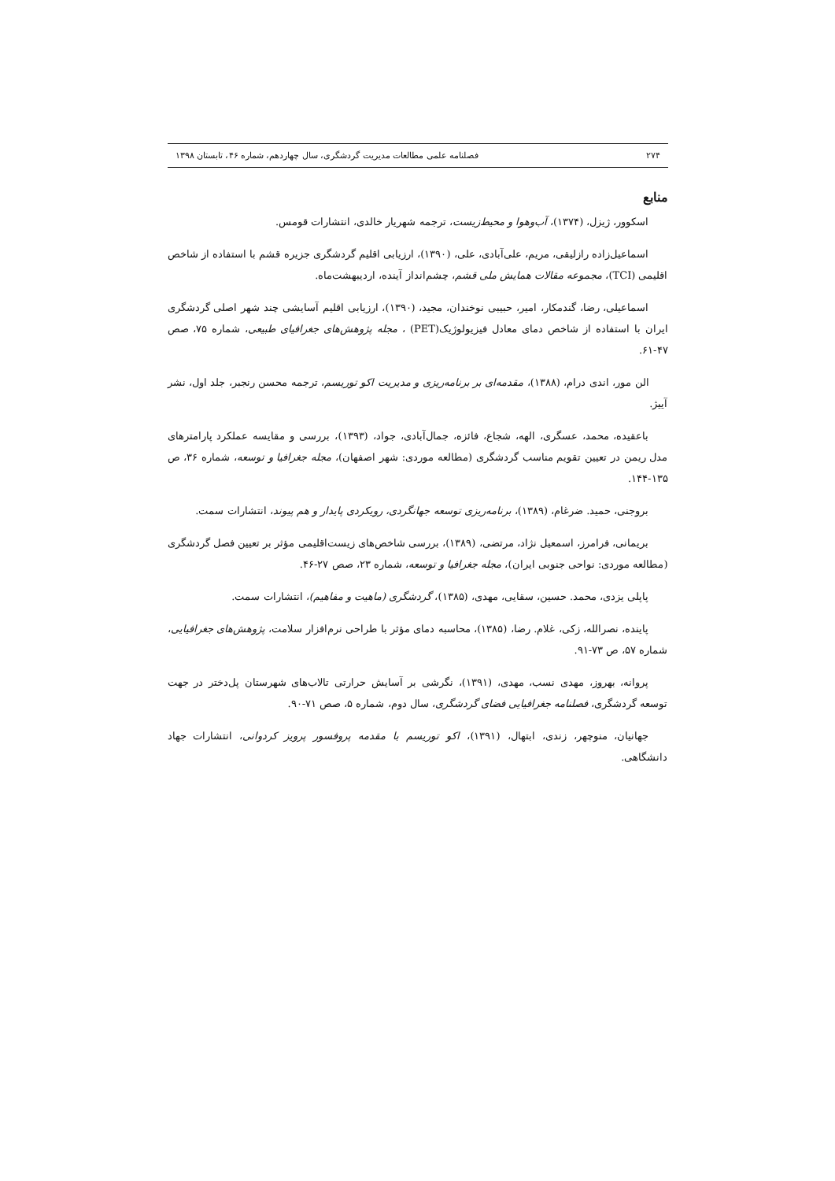۲۷۴ فصلنامه علمی مطالعات مدیریت گردشگری، سال چهاردهم، شماره ۴۶، تابستان ۱۳۹۸
منابع
اسکوور، ژیزل، (۱۳۷۴)، آب‌وهوا و محیط‌زیست، ترجمه شهریار خالدی، انتشارات قومس.
اسماعیل‌زاده رازلیقی، مریم، علی‌آبادی، علی، (۱۳۹۰)، ارزیابی اقلیم گردشگری جزیره قشم با استفاده از شاخص اقلیمی (TCI)، مجموعه مقالات همایش ملی قشم، چشم‌انداز آینده، اردیبهشت‌ماه.
اسماعیلی، رضا، گندمکار، امیر، حبیبی نوخندان، مجید، (۱۳۹۰)، ارزیابی اقلیم آسایشی چند شهر اصلی گردشگری ایران با استفاده از شاخص دمای معادل فیزیولوژیک(PET) ، مجله پژوهش‌های جغرافیای طبیعی، شماره ۷۵، صص ۴۷-۶۱.
الن مور، اندی درام، (۱۳۸۸)، مقدمه‌ای بر برنامه‌ریزی و مدیریت اکو توریسم، ترجمه محسن رنجبر، جلد اول، نشر آییژ.
باعقیده، محمد، عسگری، الهه، شجاع، فائزه، جمال‌آبادی، جواد، (۱۳۹۳)، بررسی و مقایسه عملکرد پارامترهای مدل ریمن در تعیین تقویم مناسب گردشگری (مطالعه موردی: شهر اصفهان)، مجله جغرافیا و توسعه، شماره ۳۶، ص ۱۳۵-۱۴۴.
بروجنی، حمید. ضرغام، (۱۳۸۹)، برنامه‌ریزی توسعه جهانگردی، رویکردی پایدار و هم پیوند، انتشارات سمت.
بریمانی، فرامرز، اسمعیل نژاد، مرتضی، (۱۳۸۹)، بررسی شاخص‌های زیست‌اقلیمی مؤثر بر تعیین فصل گردشگری (مطالعه موردی: نواحی جنوبی ایران)، مجله جغرافیا و توسعه، شماره ۲۳، صص ۲۷-۴۶.
پاپلی یزدی، محمد. حسین، سقایی، مهدی، (۱۳۸۵)، گردشگری (ماهیت و مفاهیم)، انتشارات سمت.
پاینده، نصرالله، زکی، غلام. رضا، (۱۳۸۵)، محاسبه دمای مؤثر با طراحی نرم‌افزار سلامت، پژوهش‌های جغرافیایی، شماره ۵۷، ص ۷۳-۹۱.
پروانه، بهروز، مهدی نسب، مهدی، (۱۳۹۱)، نگرشی بر آسایش حرارتی تالاب‌های شهرستان پل‌دختر در جهت توسعه گردشگری، فصلنامه جغرافیایی فضای گردشگری، سال دوم، شماره ۵، صص ۷۱-۹۰.
جهانیان، منوچهر، زندی، ابتهال، (۱۳۹۱)، اکو توریسم با مقدمه پروفسور پرویز کردوانی، انتشارات جهاد دانشگاهی.